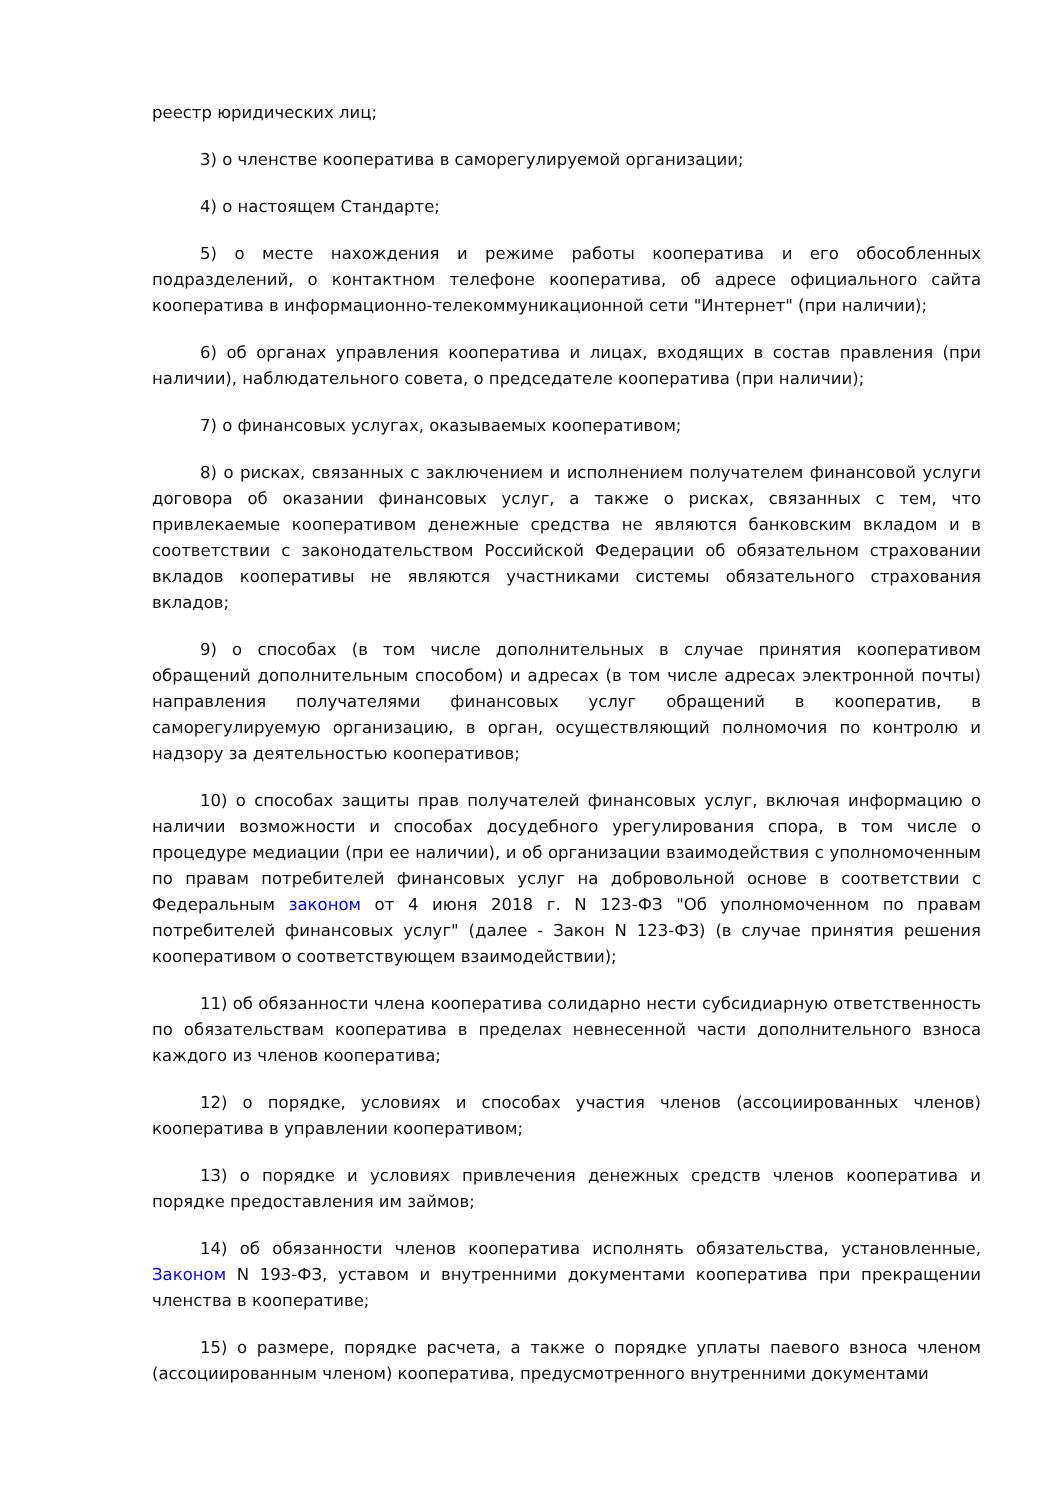реестр юридических лиц;
3) о членстве кооператива в саморегулируемой организации;
4) о настоящем Стандарте;
5) о месте нахождения и режиме работы кооператива и его обособленных подразделений, о контактном телефоне кооператива, об адресе официального сайта кооператива в информационно-телекоммуникационной сети "Интернет" (при наличии);
6) об органах управления кооператива и лицах, входящих в состав правления (при наличии), наблюдательного совета, о председателе кооператива (при наличии);
7) о финансовых услугах, оказываемых кооперативом;
8) о рисках, связанных с заключением и исполнением получателем финансовой услуги договора об оказании финансовых услуг, а также о рисках, связанных с тем, что привлекаемые кооперативом денежные средства не являются банковским вкладом и в соответствии с законодательством Российской Федерации об обязательном страховании вкладов кооперативы не являются участниками системы обязательного страхования вкладов;
9) о способах (в том числе дополнительных в случае принятия кооперативом обращений дополнительным способом) и адресах (в том числе адресах электронной почты) направления получателями финансовых услуг обращений в кооператив, в саморегулируемую организацию, в орган, осуществляющий полномочия по контролю и надзору за деятельностью кооперативов;
10) о способах защиты прав получателей финансовых услуг, включая информацию о наличии возможности и способах досудебного урегулирования спора, в том числе о процедуре медиации (при ее наличии), и об организации взаимодействия с уполномоченным по правам потребителей финансовых услуг на добровольной основе в соответствии с Федеральным законом от 4 июня 2018 г. N 123-ФЗ "Об уполномоченном по правам потребителей финансовых услуг" (далее - Закон N 123-ФЗ) (в случае принятия решения кооперативом о соответствующем взаимодействии);
11) об обязанности члена кооператива солидарно нести субсидиарную ответственность по обязательствам кооператива в пределах невнесенной части дополнительного взноса каждого из членов кооператива;
12) о порядке, условиях и способах участия членов (ассоциированных членов) кооператива в управлении кооперативом;
13) о порядке и условиях привлечения денежных средств членов кооператива и порядке предоставления им займов;
14) об обязанности членов кооператива исполнять обязательства, установленные, Законом N 193-ФЗ, уставом и внутренними документами кооператива при прекращении членства в кооперативе;
15) о размере, порядке расчета, а также о порядке уплаты паевого взноса членом (ассоциированным членом) кооператива, предусмотренного внутренними документами